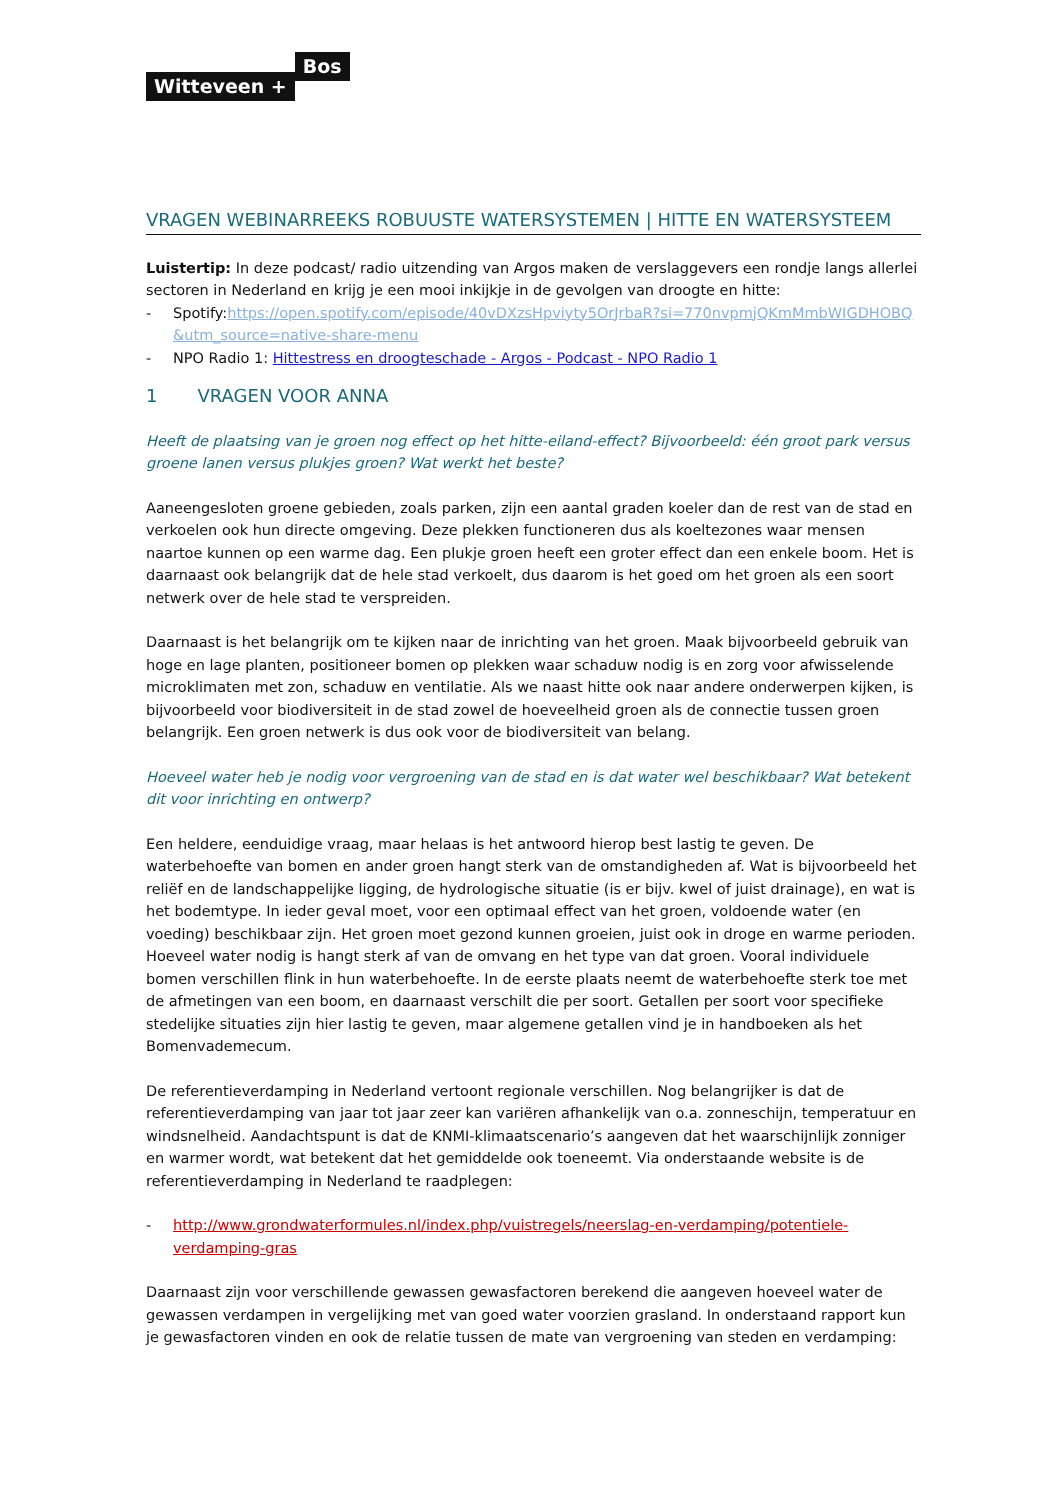Witteveen + Bos
VRAGEN WEBINARREEKS ROBUUSTE WATERSYSTEMEN | HITTE EN WATERSYSTEEM
Luistertip: In deze podcast/ radio uitzending van Argos maken de verslaggevers een rondje langs allerlei sectoren in Nederland en krijg je een mooi inkijkje in de gevolgen van droogte en hitte:
- Spotify:https://open.spotify.com/episode/40vDXzsHpviyty5OrJrbaR?si=770nvpmjQKmMmbWIGDHOBQ &utm_source=native-share-menu
- NPO Radio 1: Hittestress en droogteschade - Argos - Podcast - NPO Radio 1
1 VRAGEN VOOR ANNA
Heeft de plaatsing van je groen nog effect op het hitte-eiland-effect? Bijvoorbeeld: één groot park versus groene lanen versus plukjes groen? Wat werkt het beste?
Aaneengesloten groene gebieden, zoals parken, zijn een aantal graden koeler dan de rest van de stad en verkoelen ook hun directe omgeving. Deze plekken functioneren dus als koeltezones waar mensen naartoe kunnen op een warme dag. Een plukje groen heeft een groter effect dan een enkele boom. Het is daarnaast ook belangrijk dat de hele stad verkoelt, dus daarom is het goed om het groen als een soort netwerk over de hele stad te verspreiden.
Daarnaast is het belangrijk om te kijken naar de inrichting van het groen. Maak bijvoorbeeld gebruik van hoge en lage planten, positioneer bomen op plekken waar schaduw nodig is en zorg voor afwisselende microklimaten met zon, schaduw en ventilatie. Als we naast hitte ook naar andere onderwerpen kijken, is bijvoorbeeld voor biodiversiteit in de stad zowel de hoeveelheid groen als de connectie tussen groen belangrijk. Een groen netwerk is dus ook voor de biodiversiteit van belang.
Hoeveel water heb je nodig voor vergroening van de stad en is dat water wel beschikbaar? Wat betekent dit voor inrichting en ontwerp?
Een heldere, eenduidige vraag, maar helaas is het antwoord hierop best lastig te geven. De waterbehoefte van bomen en ander groen hangt sterk van de omstandigheden af. Wat is bijvoorbeeld het reliëf en de landschappelijke ligging, de hydrologische situatie (is er bijv. kwel of juist drainage), en wat is het bodemtype. In ieder geval moet, voor een optimaal effect van het groen, voldoende water (en voeding) beschikbaar zijn. Het groen moet gezond kunnen groeien, juist ook in droge en warme perioden. Hoeveel water nodig is hangt sterk af van de omvang en het type van dat groen. Vooral individuele bomen verschillen flink in hun waterbehoefte. In de eerste plaats neemt de waterbehoefte sterk toe met de afmetingen van een boom, en daarnaast verschilt die per soort. Getallen per soort voor specifieke stedelijke situaties zijn hier lastig te geven, maar algemene getallen vind je in handboeken als het Bomenvademecum.
De referentieverdamping in Nederland vertoont regionale verschillen. Nog belangrijker is dat de referentieverdamping van jaar tot jaar zeer kan variëren afhankelijk van o.a. zonneschijn, temperatuur en windsnelheid. Aandachtspunt is dat de KNMI-klimaatscenario’s aangeven dat het waarschijnlijk zonniger en warmer wordt, wat betekent dat het gemiddelde ook toeneemt. Via onderstaande website is de referentieverdamping in Nederland te raadplegen:
- http://www.grondwaterformules.nl/index.php/vuistregels/neerslag-en-verdamping/potentiele-verdamping-gras
Daarnaast zijn voor verschillende gewassen gewasfactoren berekend die aangeven hoeveel water de gewassen verdampen in vergelijking met van goed water voorzien grasland. In onderstaand rapport kun je gewasfactoren vinden en ook de relatie tussen de mate van vergroening van steden en verdamping: